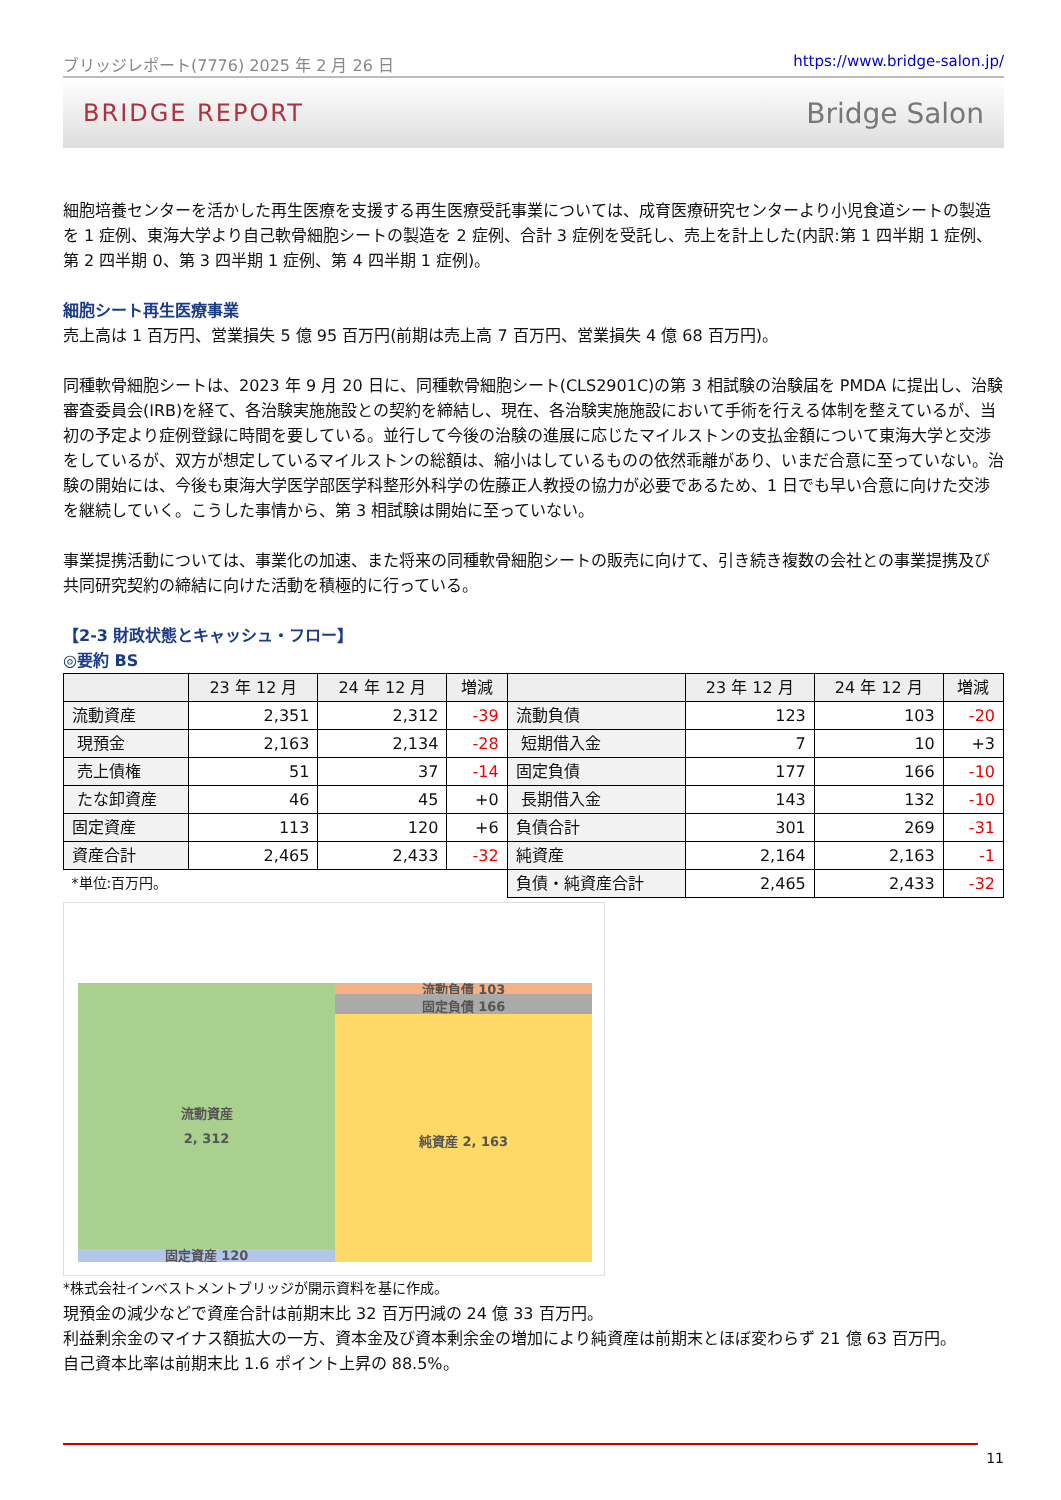ブリッジレポート(7776) 2025 年 2 月 26 日 https://www.bridge-salon.jp/
BRIDGE REPORT Bridge Salon
細胞培養センターを活かした再生医療を支援する再生医療受託事業については、成育医療研究センターより小児食道シートの製造を 1 症例、東海大学より自己軟骨細胞シートの製造を 2 症例、合計 3 症例を受託し、売上を計上した(内訳:第 1 四半期 1 症例、第 2 四半期 0、第 3 四半期 1 症例、第 4 四半期 1 症例)。
細胞シート再生医療事業
売上高は 1 百万円、営業損失 5 億 95 百万円(前期は売上高 7 百万円、営業損失 4 億 68 百万円)。
同種軟骨細胞シートは、2023 年 9 月 20 日に、同種軟骨細胞シート(CLS2901C)の第 3 相試験の治験届を PMDA に提出し、治験審査委員会(IRB)を経て、各治験実施施設との契約を締結し、現在、各治験実施施設において手術を行える体制を整えているが、当初の予定より症例登録に時間を要している。並行して今後の治験の進展に応じたマイルストンの支払金額について東海大学と交渉をしているが、双方が想定しているマイルストンの総額は、縮小はしているものの依然乖離があり、いまだ合意に至っていない。治験の開始には、今後も東海大学医学部医学科整形外科学の佐藤正人教授の協力が必要であるため、1 日でも早い合意に向けた交渉を継続していく。こうした事情から、第 3 相試験は開始に至っていない。
事業提携活動については、事業化の加速、また将来の同種軟骨細胞シートの販売に向けて、引き続き複数の会社との事業提携及び共同研究契約の締結に向けた活動を積極的に行っている。
【2-3 財政状態とキャッシュ・フロー】
◎要約 BS
| | 23 年 12 月 | 24 年 12 月 | 増減 | | 23 年 12 月 | 24 年 12 月 | 増減 |
| --- | --- | --- | --- | --- | --- | --- | --- |
| 流動資産 | 2,351 | 2,312 | -39 | 流動負債 | 123 | 103 | -20 |
| 現預金 | 2,163 | 2,134 | -28 | 短期借入金 | 7 | 10 | +3 |
| 売上債権 | 51 | 37 | -14 | 固定負債 | 177 | 166 | -10 |
| たな卸資産 | 46 | 45 | +0 | 長期借入金 | 143 | 132 | -10 |
| 固定資産 | 113 | 120 | +6 | 負債合計 | 301 | 269 | -31 |
| 資産合計 | 2,465 | 2,433 | -32 | 純資産 | 2,164 | 2,163 | -1 |
| *単位:百万円。 | | | | 負債・純資産合計 | 2,465 | 2,433 | -32 |
流動資産
2, 312
固定資産 120
流動負債 103
固定負債 166
純資産 2, 163
*株式会社インベストメントブリッジが開示資料を基に作成。
現預金の減少などで資産合計は前期末比 32 百万円減の 24 億 33 百万円。
利益剰余金のマイナス額拡大の一方、資本金及び資本剰余金の増加により純資産は前期末とほぼ変わらず 21 億 63 百万円。
自己資本比率は前期末比 1.6 ポイント上昇の 88.5%。
11